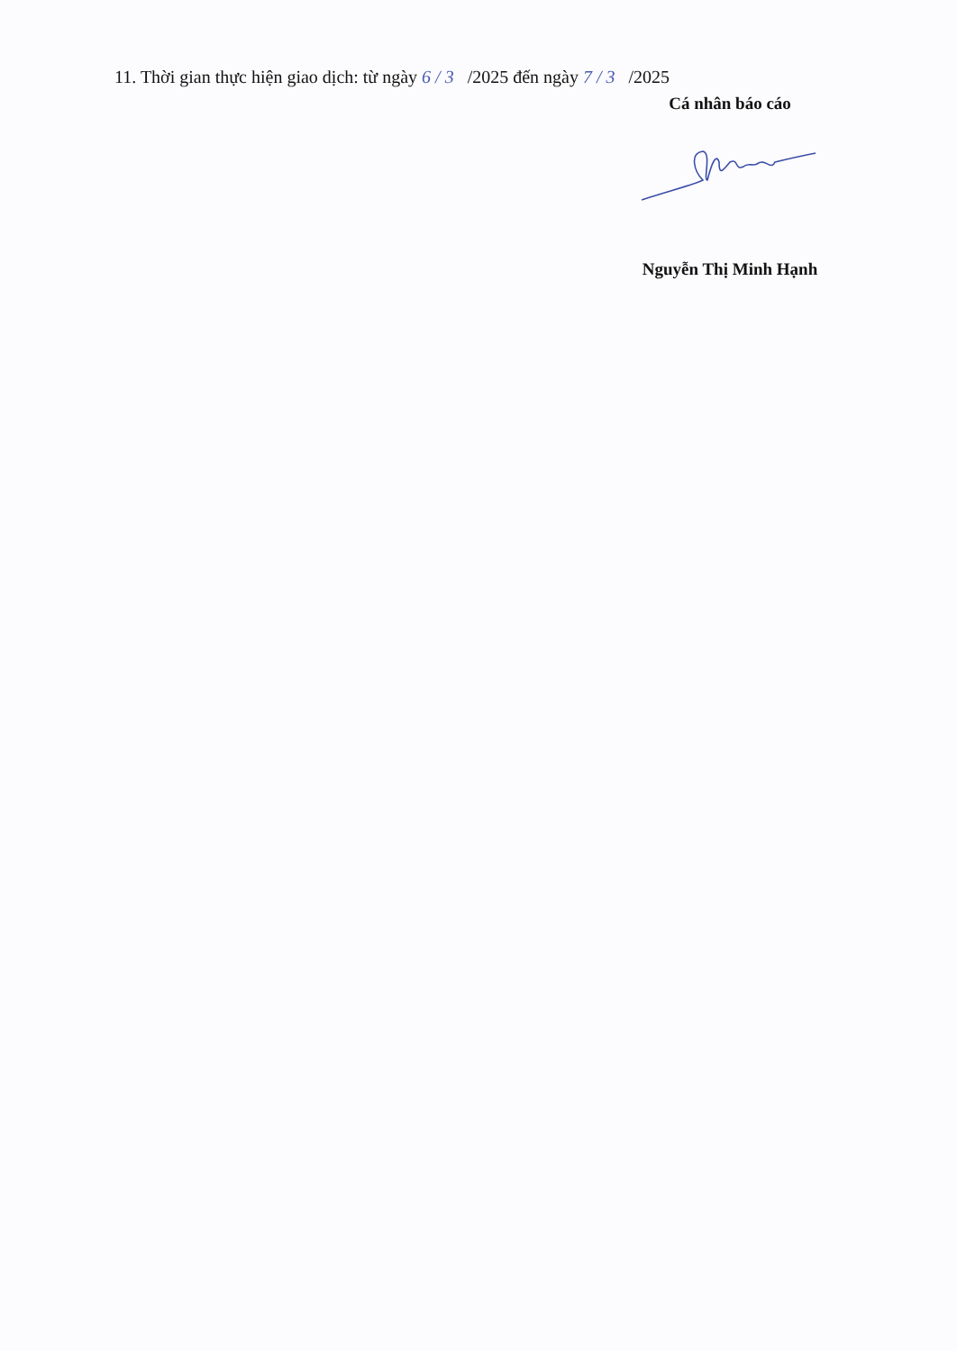11. Thời gian thực hiện giao dịch: từ ngày 6 / 3 /2025 đến ngày 7 / 3 /2025
Cá nhân báo cáo
Nguyễn Thị Minh Hạnh